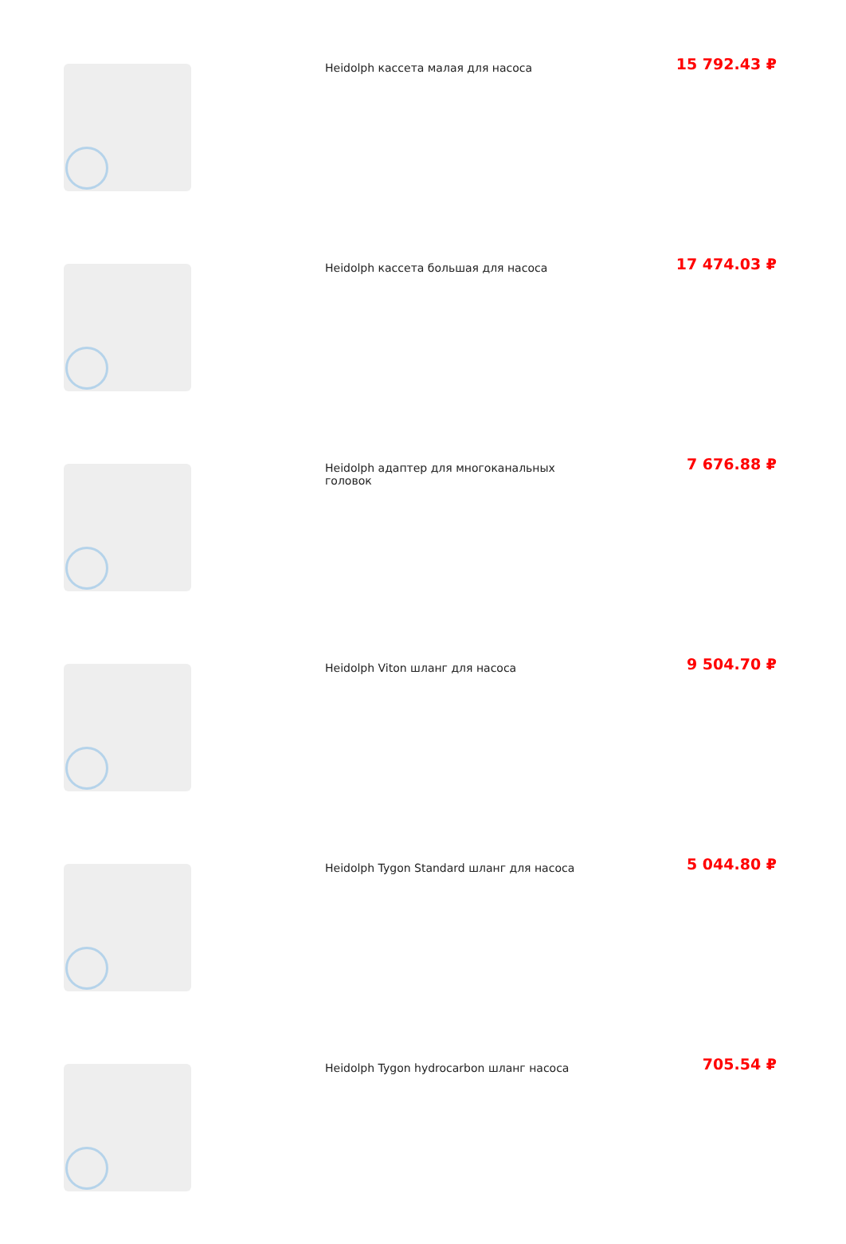| | Heidolph кассета малая для насоса | 15 792.43 ₽ |
| | Heidolph кассета большая для насоса | 17 474.03 ₽ |
| | Heidolph адаптер для многоканальных головок | 7 676.88 ₽ |
| | Heidolph Viton шланг для насоса | 9 504.70 ₽ |
| | Heidolph Tygon Standard шланг для насоса | 5 044.80 ₽ |
| | Heidolph Tygon hydrocarbon шланг насоса | 705.54 ₽ |